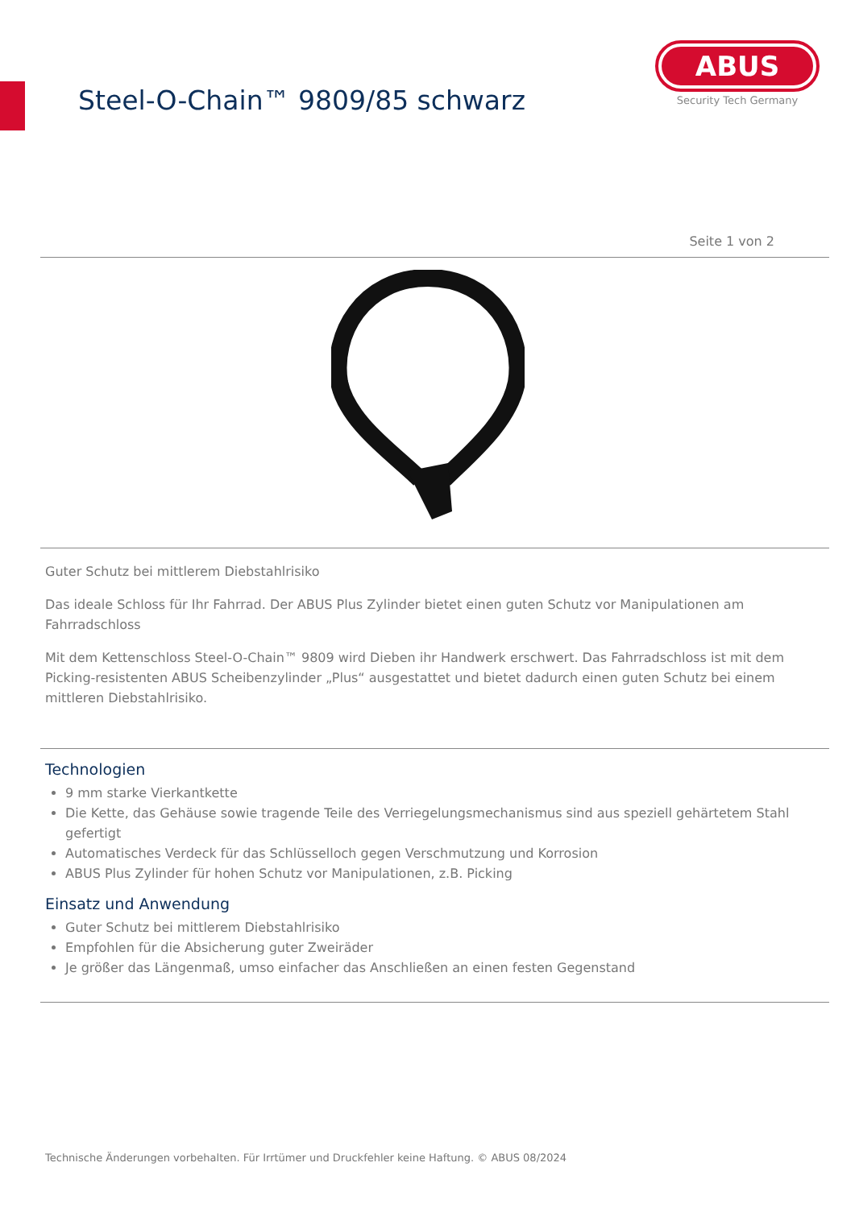Steel-O-Chain™ 9809/85 schwarz
ABUS
Security Tech Germany
Seite 1 von 2
Guter Schutz bei mittlerem Diebstahlrisiko
Das ideale Schloss für Ihr Fahrrad. Der ABUS Plus Zylinder bietet einen guten Schutz vor Manipulationen am Fahrradschloss
Mit dem Kettenschloss Steel-O-Chain™ 9809 wird Dieben ihr Handwerk erschwert. Das Fahrradschloss ist mit dem Picking-resistenten ABUS Scheibenzylinder „Plus“ ausgestattet und bietet dadurch einen guten Schutz bei einem mittleren Diebstahlrisiko.
Technologien
9 mm starke Vierkantkette
Die Kette, das Gehäuse sowie tragende Teile des Verriegelungsmechanismus sind aus speziell gehärtetem Stahl gefertigt
Automatisches Verdeck für das Schlüsselloch gegen Verschmutzung und Korrosion
ABUS Plus Zylinder für hohen Schutz vor Manipulationen, z.B. Picking
Einsatz und Anwendung
Guter Schutz bei mittlerem Diebstahlrisiko
Empfohlen für die Absicherung guter Zweiräder
Je größer das Längenmaß, umso einfacher das Anschließen an einen festen Gegenstand
Technische Änderungen vorbehalten. Für Irrtümer und Druckfehler keine Haftung. © ABUS 08/2024